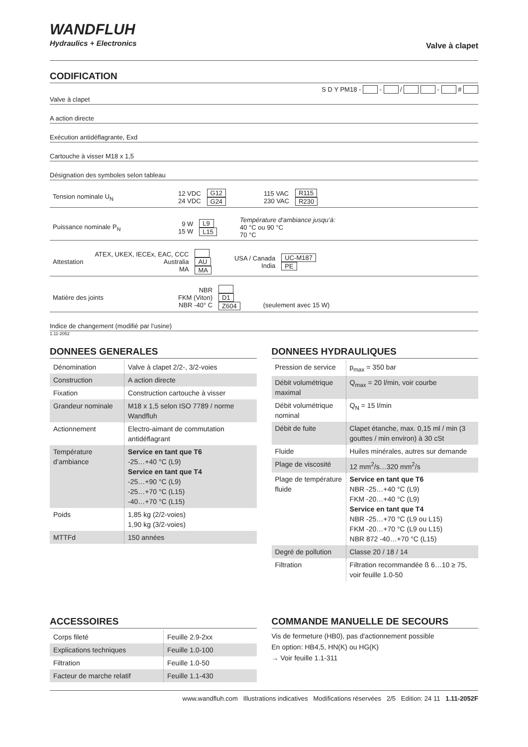WANDFLUH
Hydraulics + Electronics
Valve à clapet
CODIFICATION
S D Y PM18 - - / - #
Valve à clapet
A action directe
Exécution antidéflagrante, Exd
Cartouche à visser M18 x 1,5
Désignation des symboles selon tableau
| Tension nominale U<sub>N</sub> | 12 VDC 24 VDC | G12 G24 | 115 VAC 230 VAC | R115 R230 |
| Puissance nominale P<sub>N</sub> | 9 W 15 W | L9 L15 | Température d‘ambiance jusqu‘à: 40 °C ou 90 °C 70 °C |
| Attestation | ATEX, UKEX, IECEx, EAC, CCC Australia MA | AU MA | USA / Canada India | UC-M187 PE |
| Matière des joints | NBR FKM (Viton) NBR -40° C | D1 Z604 | (seulement avec 15 W) |
Indice de changement (modifié par l‘usine)
1.11-2052
DONNEES GENERALES
| Dénomination | Valve à clapet 2/2-, 3/2-voies |
| Construction | A action directe |
| Fixation | Construction cartouche à visser |
| Grandeur nominale | M18 x 1,5 selon ISO 7789 / norme Wandfluh |
| Actionnement | Electro-aimant de commutation antidéflagrant |
| Température d’ambiance | Service en tant que T6 -25…+40 °C (L9) Service en tant que T4 -25…+90 °C (L9) -25…+70 °C (L15) -40…+70 °C (L15) |
| Poids | 1,85 kg (2/2-voies) 1,90 kg (3/2-voies) |
| MTTFd | 150 années |
DONNEES HYDRAULIQUES
| Pression de service | p<sub>max</sub> = 350 bar |
| Débit volumétrique maximal | Q<sub>max</sub> = 20 l/min, voir courbe |
| Débit volumétrique nominal | Q<sub>N</sub> = 15 l/min |
| Débit de fuite | Clapet étanche, max. 0,15 ml / min (3 gouttes / min environ) à 30 cSt |
| Fluide | Huiles minérales, autres sur demande |
| Plage de viscosité | 12 mm<sup>2</sup>/s…320 mm<sup>2</sup>/s |
| Plage de température fluide | Service en tant que T6 NBR -25…+40 °C (L9) FKM -20…+40 °C (L9) Service en tant que T4 NBR -25…+70 °C (L9 ou L15) FKM -20…+70 °C (L9 ou L15) NBR 872 -40…+70 °C (L15) |
| Degré de pollution | Classe 20 / 18 / 14 |
| Filtration | Filtration recommandée ß 6…10 ≥ 75, voir feuille 1.0-50 |
ACCESSOIRES
| Corps fileté | Feuille 2.9-2xx |
| Explications techniques | Feuille 1.0-100 |
| Filtration | Feuille 1.0-50 |
| Facteur de marche relatif | Feuille 1.1-430 |
COMMANDE MANUELLE DE SECOURS
Vis de fermeture (HB0), pas d'actionnement possible
En option: HB4,5, HN(K) ou HG(K)
→ Voir feuille 1.1-311
www.wandfluh.com Illustrations indicatives Modifications réservées 2/5 Edition: 24 11 1.11-2052F